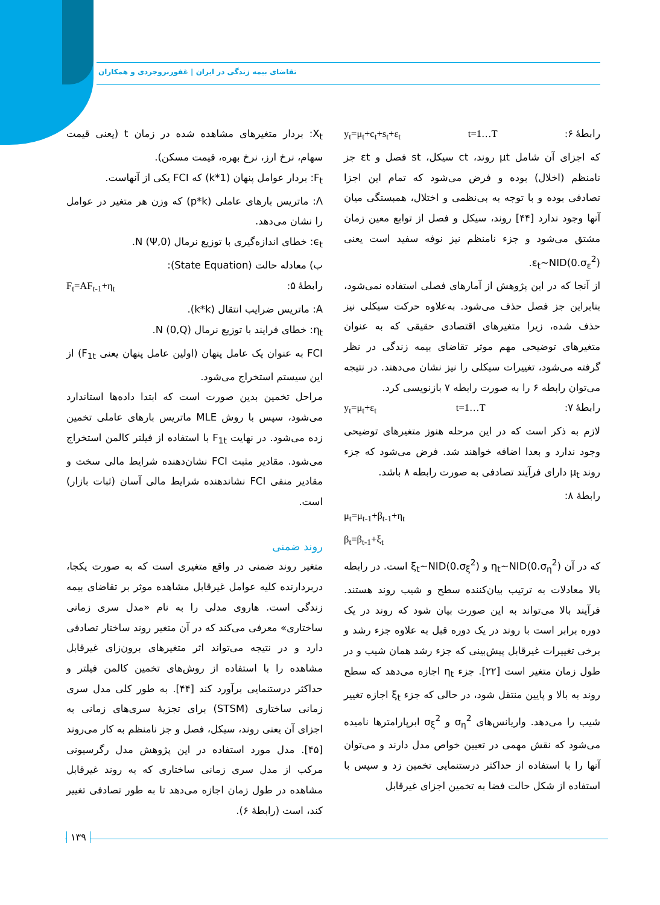تقاضای بیمه زندگی در ایران | غفوربروجردی و همکاران
X<sub>t</sub>: بردار متغیرهای مشاهده شده در زمان t (یعنی قیمت سهام، نرخ ارز، نرخ بهره، قیمت مسکن).
F<sub>t</sub>: بردار عوامل پنهان (k*1) که FCI یکی از آنهاست.
Λ: ماتریس بارهای عاملی (p*k) که وزن هر متغیر در عوامل را نشان می‌دهد.
ϵ<sub>t</sub>: خطای اندازه‌گیری با توزیع نرمال (N (Ψ,0.
ب) معادله حالت (State Equation):
رابطهٔ ۵: F<sub>t</sub>=AF<sub>t-1</sub>+η<sub>t</sub>
A: ماتریس ضرایب انتقال (k*k).
η<sub>t</sub>: خطای فرایند با توزیع نرمال (N (0,Q.
FCI به عنوان یک عامل پنهان (اولین عامل پنهان یعنی F<sub>1t</sub>) از این سیستم استخراج می‌شود.
مراحل تخمین بدین صورت است که ابتدا داده‌ها استاندارد می‌شود، سپس با روش MLE ماتریس بارهای عاملی تخمین زده می‌شود. در نهایت F<sub>1t</sub> با استفاده از فیلتر کالمن استخراج می‌شود. مقادیر مثبت FCI نشان‌دهنده شرایط مالی سخت و مقادیر منفی FCI نشاندهنده شرایط مالی آسان (ثبات بازار) است.
روند ضمنی
متغیر روند ضمنی در واقع متغیری است که به صورت یکجا، دربردارنده کلیه عوامل غیرقابل مشاهده موثر بر تقاضای بیمه زندگی است. هاروی مدلی را به نام «مدل سری زمانی ساختاری» معرفی می‌کند که در آن متغیر روند ساختار تصادفی دارد و در نتیجه می‌تواند اثر متغیرهای برون‌زای غیرقابل مشاهده را با استفاده از روش‌های تخمین کالمن فیلتر و حداکثر درستنمایی برآورد کند [۴۴]. به طور کلی مدل سری زمانی ساختاری (STSM) برای تجزیهٔ سری‌های زمانی به اجزای آن یعنی روند، سیکل، فصل و جز نامنظم به کار می‌روند [۴۵]. مدل مورد استفاده در این پژوهش مدل رگرسیونی مرکب از مدل سری زمانی ساختاری که به روند غیرقابل مشاهده در طول زمان اجازه می‌دهد تا به طور تصادفی تغییر کند، است (رابطهٔ ۶).
رابطهٔ ۶: t=1…T y<sub>t</sub>=μ<sub>t</sub>+c<sub>t</sub>+s<sub>t</sub>+ε<sub>t</sub>
که اجزای آن شامل μt روند، ct سیکل، st فصل و εt جز نامنظم (اخلال) بوده و فرض می‌شود که تمام این اجزا تصادفی بوده و با توجه به بی‌نظمی و اختلال، همبستگی میان آنها وجود ندارد [۴۴] روند، سیکل و فصل از توابع معین زمان مشتق می‌شود و جزء نامنظم نیز نوفه سفید است یعنی ε<sub>t</sub>~NID(0.σ<sub>ε</sub><sup>2</sup>).
از آنجا که در این پژوهش از آمارهای فصلی استفاده نمی‌شود، بنابراین جز فصل حذف می‌شود. به‌علاوه حرکت سیکلی نیز حذف شده، زیرا متغیرهای اقتصادی حقیقی که به عنوان متغیرهای توضیحی مهم موثر تقاضای بیمه زندگی در نظر گرفته می‌شود، تغییرات سیکلی را نیز نشان می‌دهند. در نتیجه می‌توان رابطه ۶ را به صورت رابطه ۷ بازنویسی کرد.
رابطهٔ ۷: t=1…T y<sub>t</sub>=μ<sub>t</sub>+ε<sub>t</sub>
لازم به ذکر است که در این مرحله هنوز متغیرهای توضیحی وجود ندارد و بعدا اضافه خواهند شد. فرض می‌شود که جزء روند μ<sub>t</sub> دارای فرآیند تصادفی به صورت رابطه ۸ باشد.
رابطهٔ ۸:
μ<sub>t</sub>=μ<sub>t-1</sub>+β<sub>t-1</sub>+η<sub>t</sub>
β<sub>t</sub>=β<sub>t-1</sub>+ξ<sub>t</sub>
که در آن η<sub>t</sub>~NID(0.σ<sub>η</sub><sup>2</sup>) و ξ<sub>t</sub>~NID(0.σ<sub>ξ</sub><sup>2</sup>) است. در رابطه بالا معادلات به ترتیب بیان‌کننده سطح و شیب روند هستند. فرآیند بالا می‌تواند به این صورت بیان شود که روند در یک دوره برابر است با روند در یک دوره قبل به علاوه جزء رشد و برخی تغییرات غیرقابل پیش‌بینی که جزء رشد همان شیب و در طول زمان متغیر است [۲۲]. جزء η<sub>t</sub> اجازه می‌دهد که سطح روند به بالا و پایین منتقل شود، در حالی که جزء ξ<sub>t</sub> اجازه تغییر شیب را می‌دهد. واریانس‌های σ<sub>η</sub><sup>2</sup> و σ<sub>ξ</sub><sup>2</sup> ابرپارامترها نامیده می‌شود که نقش مهمی در تعیین خواص مدل دارند و می‌توان آنها را با استفاده از حداکثر درستنمایی تخمین زد و سپس با استفاده از شکل حالت فضا به تخمین اجزای غیرقابل
۱۳۹